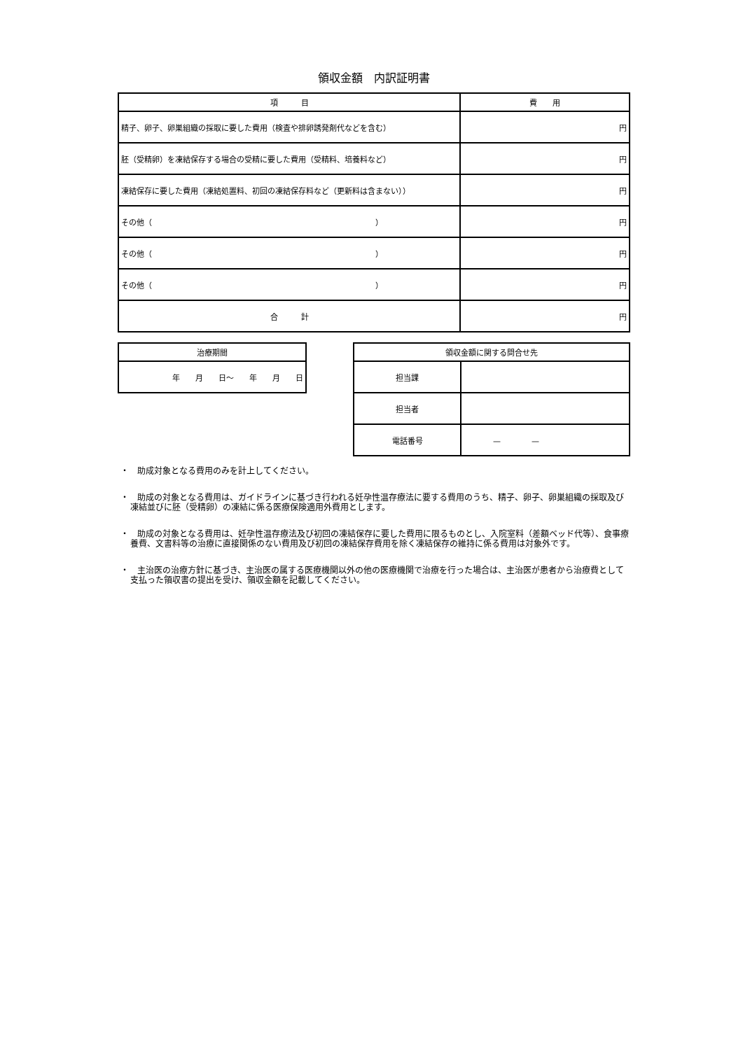領収金額　内訳証明書
| 項 目 | 費 用 |
| --- | --- |
| 精子、卵子、卵巣組織の採取に要した費用（検査や排卵誘発剤代などを含む） | 円 |
| 胚（受精卵）を凍結保存する場合の受精に要した費用（受精料、培養料など） | 円 |
| 凍結保存に要した費用（凍結処置料、初回の凍結保存料など（更新料は含まない）） | 円 |
| その他（ ） | 円 |
| その他（ ） | 円 |
| その他（ ） | 円 |
| 合 計 | 円 |
| 治療期間 |
| --- |
| 年 月 日～ 年 月 日 |
| 領収金額に関する問合せ先 | |
| --- | --- |
| 担当課 | |
| 担当者 | |
| 電話番号 | — — |
・　助成対象となる費用のみを計上してください。
・　助成の対象となる費用は、ガイドラインに基づき行われる妊孕性温存療法に要する費用のうち、精子、卵子、卵巣組織の採取及び凍結並びに胚（受精卵）の凍結に係る医療保険適用外費用とします。
・　助成の対象となる費用は、妊孕性温存療法及び初回の凍結保存に要した費用に限るものとし、入院室料（差額ベッド代等）、食事療養費、文書料等の治療に直接関係のない費用及び初回の凍結保存費用を除く凍結保存の維持に係る費用は対象外です。
・　主治医の治療方針に基づき、主治医の属する医療機関以外の他の医療機関で治療を行った場合は、主治医が患者から治療費として支払った領収書の提出を受け、領収金額を記載してください。